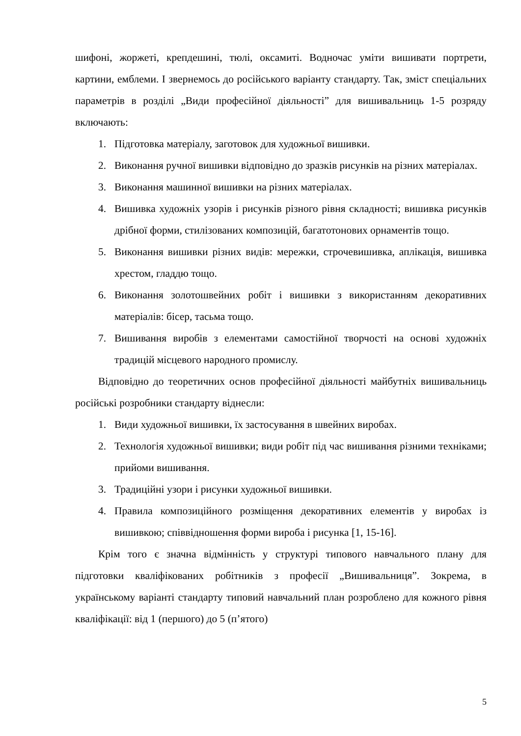шифоні, жоржеті, крепдешині, тюлі, оксамиті. Водночас уміти вишивати портрети, картини, емблеми. І звернемось до російського варіанту стандарту. Так, зміст спеціальних параметрів в розділі „Види професійної діяльності” для вишивальниць 1-5 розряду включають:
1. Підготовка матеріалу, заготовок для художньої вишивки.
2. Виконання ручної вишивки відповідно до зразків рисунків на різних матеріалах.
3. Виконання машинної вишивки на різних матеріалах.
4. Вишивка художніх узорів і рисунків різного рівня складності; вишивка рисунків дрібної форми, стилізованих композицій, багатотонових орнаментів тощо.
5. Виконання вишивки різних видів: мережки, строчевишивка, аплікація, вишивка хрестом, гладдю тощо.
6. Виконання золотошвейних робіт і вишивки з використанням декоративних матеріалів: бісер, тасьма тощо.
7. Вишивання виробів з елементами самостійної творчості на основі художніх традицій місцевого народного промислу.
Відповідно до теоретичних основ професійної діяльності майбутніх вишивальниць російські розробники стандарту віднесли:
1. Види художньої вишивки, їх застосування в швейних виробах.
2. Технологія художньої вишивки; види робіт під час вишивання різними техніками; прийоми вишивання.
3. Традиційні узори і рисунки художньої вишивки.
4. Правила композиційного розміщення декоративних елементів у виробах із вишивкою; співвідношення форми вироба і рисунка [1, 15-16].
Крім того є значна відмінність у структурі типового навчального плану для підготовки кваліфікованих робітників з професії „Вишивальниця”. Зокрема, в українському варіанті стандарту типовий навчальний план розроблено для кожного рівня кваліфікації: від 1 (першого) до 5 (п’ятого)
5